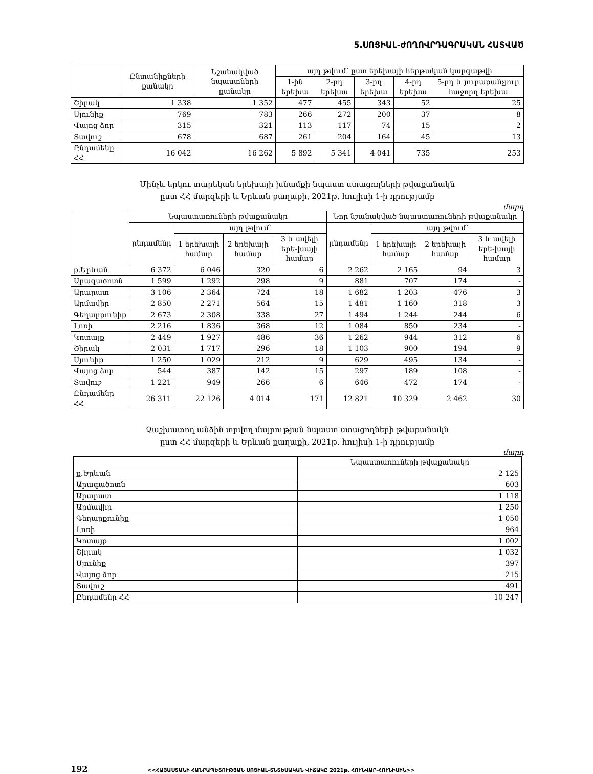5.ՍՈՑԻԱԼ-ԺՈՂՈՎՐԴԱԳՐԱԿԱՆ ՀԱՏՎԱԾ
| | Ընտանիքների քանակը | Նշանակված նպաստների քանակը | այդ թվում՝ ըստ երեխայի հերթական կարգաթվի | | | | |
| --- | --- | --- | --- | --- | --- | --- | --- |
| | | | 1-ին երեխա | 2-րդ երեխա | 3-րդ երեխա | 4-րդ երեխա | 5-րդ և յուրաքանչյուր հաջորդ երեխա |
| Շիրակ | 1 338 | 1 352 | 477 | 455 | 343 | 52 | 25 |
| Սյունիք | 769 | 783 | 266 | 272 | 200 | 37 | 8 |
| Վայոց ձոր | 315 | 321 | 113 | 117 | 74 | 15 | 2 |
| Տավուշ | 678 | 687 | 261 | 204 | 164 | 45 | 13 |
| Ընդամենը ՀՀ | 16 042 | 16 262 | 5 892 | 5 341 | 4 041 | 735 | 253 |
Մինչև երկու տարեկան երեխայի խնամքի նպաստ ստացողների թվաքանակն
ըստ ՀՀ մարզերի և Երևան քաղաքի, 2021թ. հուլիսի 1-ի դրությամբ
մարդ
| | Նպաստառուների թվաքանակը | | | | Նոր նշանակված նպաստառուների թվաքանակը | | | |
| --- | --- | --- | --- | --- | --- | --- | --- | --- |
| | ընդամենը | այդ թվում՝ | | | ընդամենը | այդ թվում՝ | | |
| | | 1 երեխայի համար | 2 երեխայի համար | 3 և ավելի երե-խայի համար | | 1 երեխայի համար | 2 երեխայի համար | 3 և ավելի երե-խայի համար |
| ք.Երևան | 6 372 | 6 046 | 320 | 6 | 2 262 | 2 165 | 94 | 3 |
| Արագածոտն | 1 599 | 1 292 | 298 | 9 | 881 | 707 | 174 | - |
| Արարատ | 3 106 | 2 364 | 724 | 18 | 1 682 | 1 203 | 476 | 3 |
| Արմավիր | 2 850 | 2 271 | 564 | 15 | 1 481 | 1 160 | 318 | 3 |
| Գեղարքունիք | 2 673 | 2 308 | 338 | 27 | 1 494 | 1 244 | 244 | 6 |
| Լոռի | 2 216 | 1 836 | 368 | 12 | 1 084 | 850 | 234 | - |
| Կոտայք | 2 449 | 1 927 | 486 | 36 | 1 262 | 944 | 312 | 6 |
| Շիրակ | 2 031 | 1 717 | 296 | 18 | 1 103 | 900 | 194 | 9 |
| Սյունիք | 1 250 | 1 029 | 212 | 9 | 629 | 495 | 134 | - |
| Վայոց ձոր | 544 | 387 | 142 | 15 | 297 | 189 | 108 | - |
| Տավուշ | 1 221 | 949 | 266 | 6 | 646 | 472 | 174 | - |
| Ընդամենը ՀՀ | 26 311 | 22 126 | 4 014 | 171 | 12 821 | 10 329 | 2 462 | 30 |
Չաշխատող անձին տրվող մայրության նպաստ ստացողների թվաքանակն
ըստ ՀՀ մարզերի և Երևան քաղաքի, 2021թ. հուլիսի 1-ի դրությամբ
մարդ
| | Նպաստառուների թվաքանակը |
| --- | --- |
| ք.Երևան | 2 125 |
| Արագածոտն | 603 |
| Արարատ | 1 118 |
| Արմավիր | 1 250 |
| Գեղարքունիք | 1 050 |
| Լոռի | 964 |
| Կոտայք | 1 002 |
| Շիրակ | 1 032 |
| Սյունիք | 397 |
| Վայոց ձոր | 215 |
| Տավուշ | 491 |
| Ընդամենը ՀՀ | 10 247 |
192 <<ՀԱՅԱՍՏԱՆԻ ՀԱՆՐԱՊԵՏՈՒԹՅԱՆ ՍՈՑԻԱԼ-ՏՆՏԵՍԱԿԱՆ ՎԻՃԱԿԸ 2021թ. ՀՈՒՆՎԱՐ-ՀՈՒՆԻՍԻՆ>>